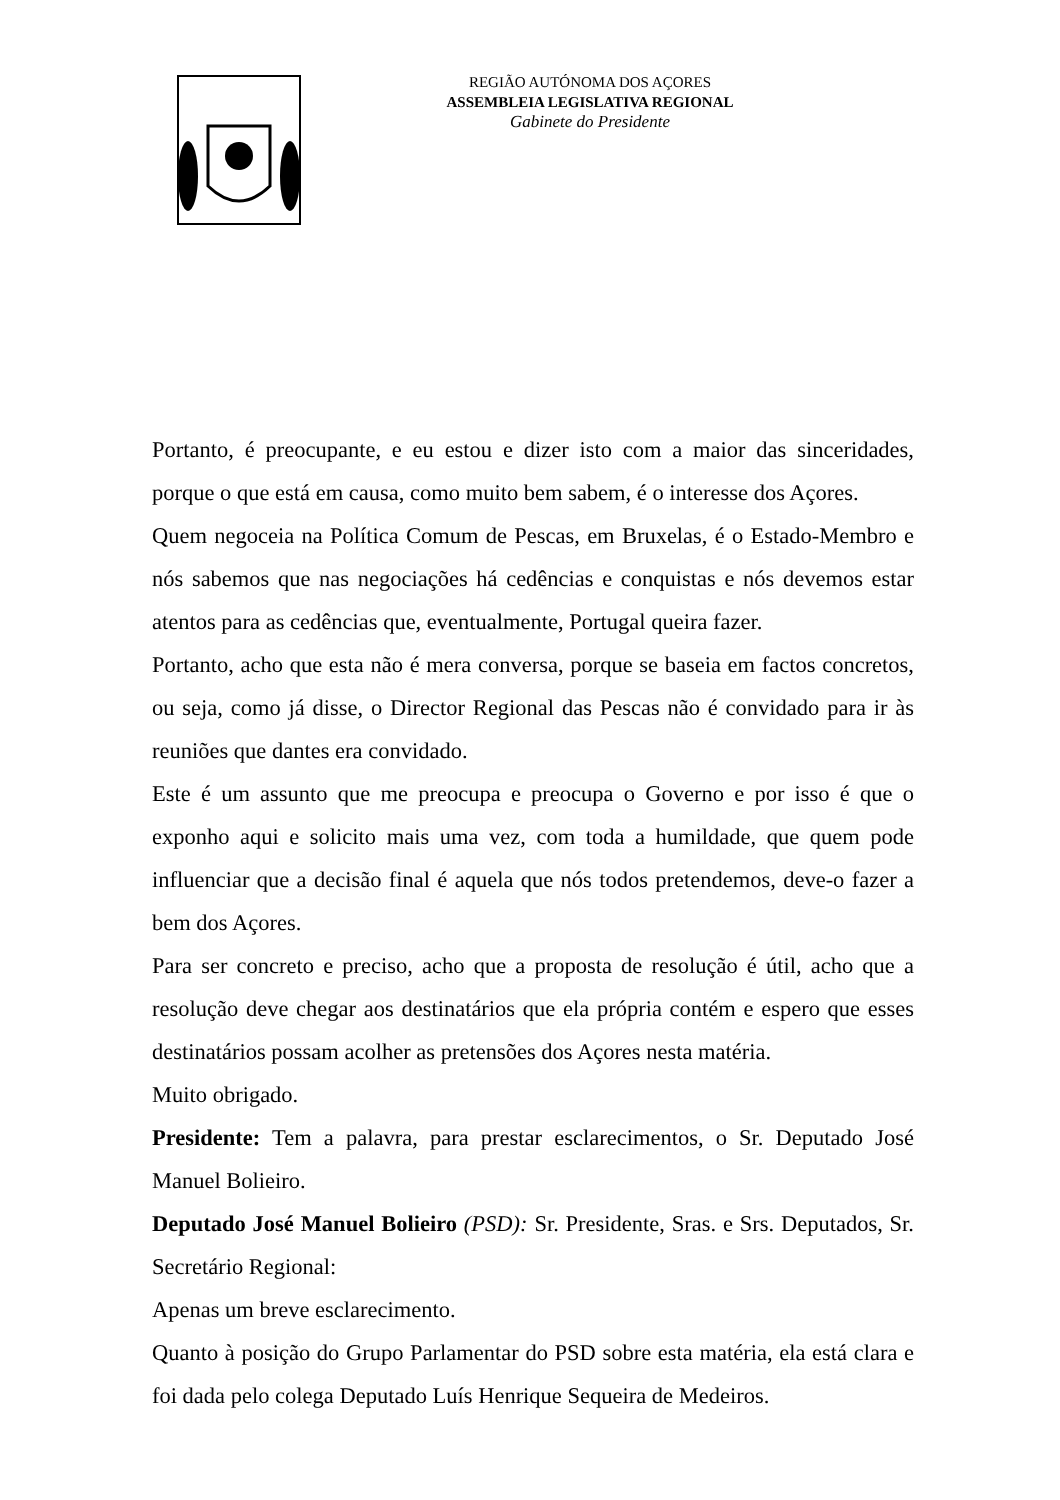REGIÃO AUTÓNOMA DOS AÇORES
ASSEMBLEIA LEGISLATIVA REGIONAL
Gabinete do Presidente
Portanto, é preocupante, e eu estou e dizer isto com a maior das sinceridades, porque o que está em causa, como muito bem sabem, é o interesse dos Açores.
Quem negoceia na Política Comum de Pescas, em Bruxelas, é o Estado-Membro e nós sabemos que nas negociações há cedências e conquistas e nós devemos estar atentos para as cedências que, eventualmente, Portugal queira fazer.
Portanto, acho que esta não é mera conversa, porque se baseia em factos concretos, ou seja, como já disse, o Director Regional das Pescas não é convidado para ir às reuniões que dantes era convidado.
Este é um assunto que me preocupa e preocupa o Governo e por isso é que o exponho aqui e solicito mais uma vez, com toda a humildade, que quem pode influenciar que a decisão final é aquela que nós todos pretendemos, deve-o fazer a bem dos Açores.
Para ser concreto e preciso, acho que a proposta de resolução é útil, acho que a resolução deve chegar aos destinatários que ela própria contém e espero que esses destinatários possam acolher as pretensões dos Açores nesta matéria.
Muito obrigado.
Presidente: Tem a palavra, para prestar esclarecimentos, o Sr. Deputado José Manuel Bolieiro.
Deputado José Manuel Bolieiro (PSD): Sr. Presidente, Sras. e Srs. Deputados, Sr. Secretário Regional:
Apenas um breve esclarecimento.
Quanto à posição do Grupo Parlamentar do PSD sobre esta matéria, ela está clara e foi dada pelo colega Deputado Luís Henrique Sequeira de Medeiros.